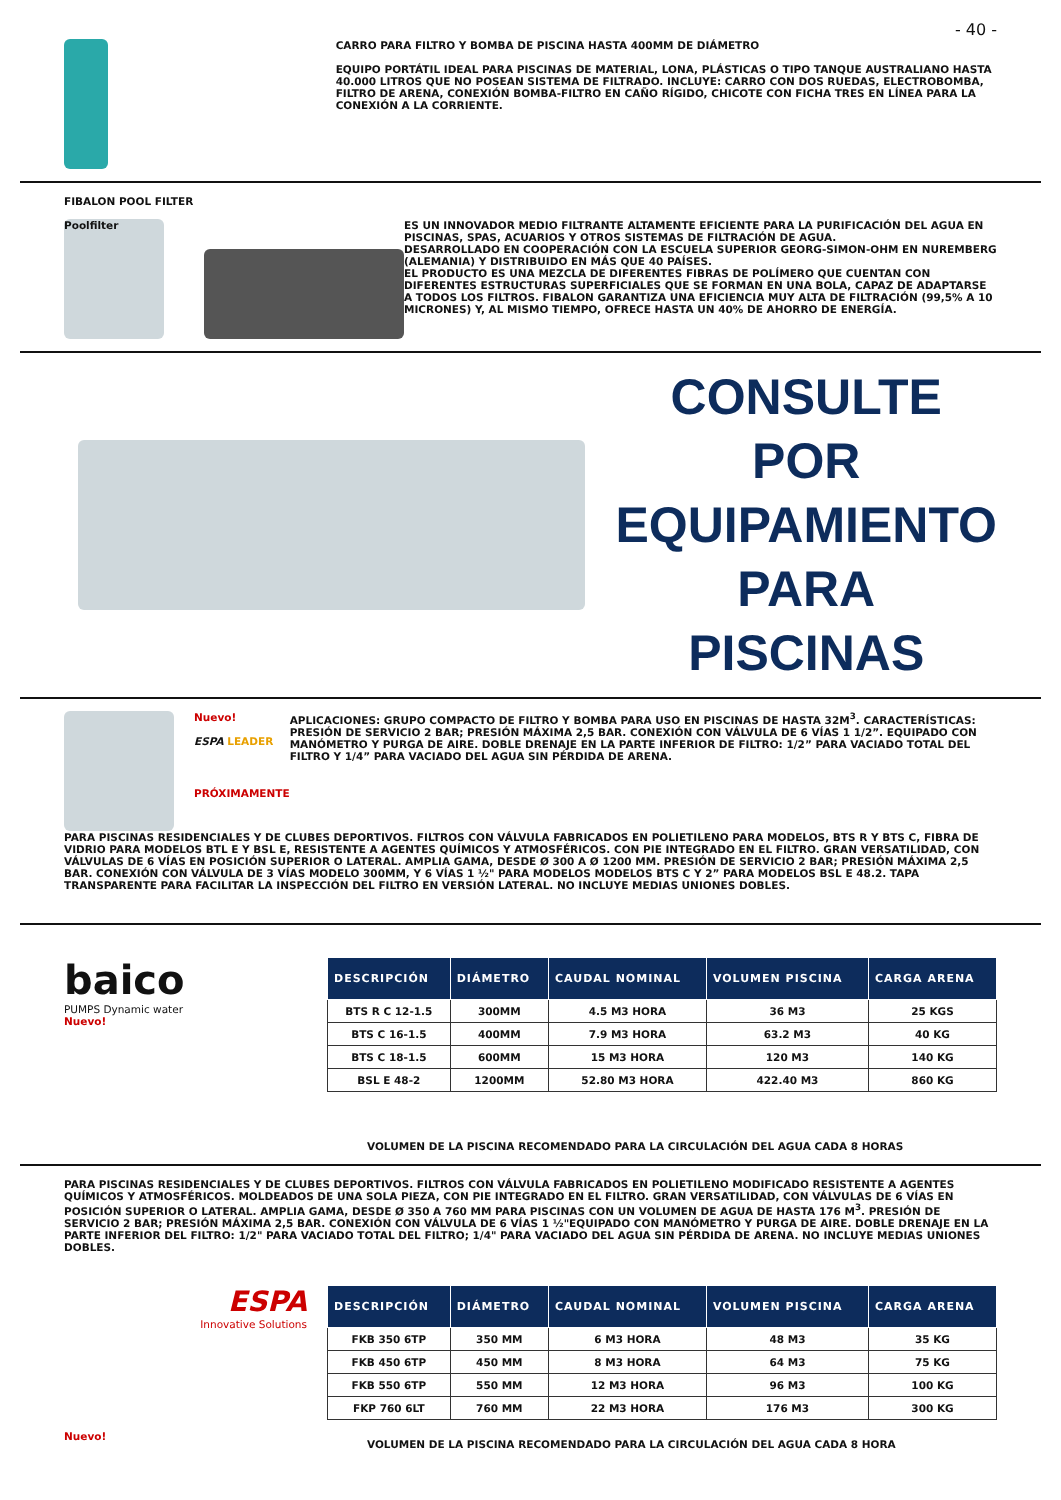- 40 -
CARRO PARA FILTRO Y BOMBA DE PISCINA HASTA 400MM DE DIÁMETRO
EQUIPO PORTÁTIL IDEAL PARA PISCINAS DE MATERIAL, LONA, PLÁSTICAS O TIPO TANQUE AUSTRALIANO HASTA 40.000 LITROS QUE NO POSEAN SISTEMA DE FILTRADO. INCLUYE: CARRO CON DOS RUEDAS, ELECTROBOMBA, FILTRO DE ARENA, CONEXIÓN BOMBA-FILTRO EN CAÑO RÍGIDO, CHICOTE CON FICHA TRES EN LÍNEA PARA LA CONEXIÓN A LA CORRIENTE.
FIBALON POOL FILTER
Poolfilter
ES UN INNOVADOR MEDIO FILTRANTE ALTAMENTE EFICIENTE PARA LA PURIFICACIÓN DEL AGUA EN PISCINAS, SPAS, ACUARIOS Y OTROS SISTEMAS DE FILTRACIÓN DE AGUA.
DESARROLLADO EN COOPERACIÓN CON LA ESCUELA SUPERIOR GEORG-SIMON-OHM EN NUREMBERG (ALEMANIA) Y DISTRIBUIDO EN MÁS QUE 40 PAÍSES.
EL PRODUCTO ES UNA MEZCLA DE DIFERENTES FIBRAS DE POLÍMERO QUE CUENTAN CON DIFERENTES ESTRUCTURAS SUPERFICIALES QUE SE FORMAN EN UNA BOLA, CAPAZ DE ADAPTARSE A TODOS LOS FILTROS. FIBALON GARANTIZA UNA EFICIENCIA MUY ALTA DE FILTRACIÓN (99,5% A 10 MICRONES) Y, AL MISMO TIEMPO, OFRECE HASTA UN 40% DE AHORRO DE ENERGÍA.
CONSULTE POR
EQUIPAMIENTO
PARA PISCINAS
Nuevo!
ESPA LEADER
PRÓXIMAMENTE
APLICACIONES: GRUPO COMPACTO DE FILTRO Y BOMBA PARA USO EN PISCINAS DE HASTA 32M<sup>3</sup>. CARACTERÍSTICAS: PRESIÓN DE SERVICIO 2 BAR; PRESIÓN MÁXIMA 2,5 BAR. CONEXIÓN CON VÁLVULA DE 6 VÍAS 1 1/2”. EQUIPADO CON MANÓMETRO Y PURGA DE AIRE. DOBLE DRENAJE EN LA PARTE INFERIOR DE FILTRO: 1/2” PARA VACIADO TOTAL DEL FILTRO Y 1/4” PARA VACIADO DEL AGUA SIN PÉRDIDA DE ARENA.
PARA PISCINAS RESIDENCIALES Y DE CLUBES DEPORTIVOS. FILTROS CON VÁLVULA FABRICADOS EN POLIETILENO PARA MODELOS, BTS R Y BTS C, FIBRA DE VIDRIO PARA MODELOS BTL E Y BSL E, RESISTENTE A AGENTES QUÍMICOS Y ATMOSFÉRICOS. CON PIE INTEGRADO EN EL FILTRO. GRAN VERSATILIDAD, CON VÁLVULAS DE 6 VÍAS EN POSICIÓN SUPERIOR O LATERAL. AMPLIA GAMA, DESDE Ø 300 A Ø 1200 MM. PRESIÓN DE SERVICIO 2 BAR; PRESIÓN MÁXIMA 2,5 BAR. CONEXIÓN CON VÁLVULA DE 3 VÍAS MODELO 300MM, Y 6 VÍAS 1 ½" PARA MODELOS MODELOS BTS C Y 2” PARA MODELOS BSL E 48.2. TAPA TRANSPARENTE PARA FACILITAR LA INSPECCIÓN DEL FILTRO EN VERSIÓN LATERAL. NO INCLUYE MEDIAS UNIONES DOBLES.
baico
PUMPS Dynamic water
Nuevo!
| DESCRIPCIÓN | DIÁMETRO | CAUDAL NOMINAL | VOLUMEN PISCINA | CARGA ARENA |
| --- | --- | --- | --- | --- |
| BTS R C 12-1.5 | 300MM | 4.5 M3 HORA | 36 M3 | 25 KGS |
| BTS C 16-1.5 | 400MM | 7.9 M3 HORA | 63.2 M3 | 40 KG |
| BTS C 18-1.5 | 600MM | 15 M3 HORA | 120 M3 | 140 KG |
| BSL E 48-2 | 1200MM | 52.80 M3 HORA | 422.40 M3 | 860 KG |
VOLUMEN DE LA PISCINA RECOMENDADO PARA LA CIRCULACIÓN DEL AGUA CADA 8 HORAS
PARA PISCINAS RESIDENCIALES Y DE CLUBES DEPORTIVOS. FILTROS CON VÁLVULA FABRICADOS EN POLIETILENO MODIFICADO RESISTENTE A AGENTES QUÍMICOS Y ATMOSFÉRICOS. MOLDEADOS DE UNA SOLA PIEZA, CON PIE INTEGRADO EN EL FILTRO. GRAN VERSATILIDAD, CON VÁLVULAS DE 6 VÍAS EN POSICIÓN SUPERIOR O LATERAL. AMPLIA GAMA, DESDE Ø 350 A 760 MM PARA PISCINAS CON UN VOLUMEN DE AGUA DE HASTA 176 M<sup>3</sup>. PRESIÓN DE SERVICIO 2 BAR; PRESIÓN MÁXIMA 2,5 BAR. CONEXIÓN CON VÁLVULA DE 6 VÍAS 1 ½"EQUIPADO CON MANÓMETRO Y PURGA DE AIRE. DOBLE DRENAJE EN LA PARTE INFERIOR DEL FILTRO: 1/2" PARA VACIADO TOTAL DEL FILTRO; 1/4" PARA VACIADO DEL AGUA SIN PÉRDIDA DE ARENA. NO INCLUYE MEDIAS UNIONES DOBLES.
ESPA
Innovative Solutions
Nuevo!
| DESCRIPCIÓN | DIÁMETRO | CAUDAL NOMINAL | VOLUMEN PISCINA | CARGA ARENA |
| --- | --- | --- | --- | --- |
| FKB 350 6TP | 350 MM | 6 M3 HORA | 48 M3 | 35 KG |
| FKB 450 6TP | 450 MM | 8 M3 HORA | 64 M3 | 75 KG |
| FKB 550 6TP | 550 MM | 12 M3 HORA | 96 M3 | 100 KG |
| FKP 760 6LT | 760 MM | 22 M3 HORA | 176 M3 | 300 KG |
VOLUMEN DE LA PISCINA RECOMENDADO PARA LA CIRCULACIÓN DEL AGUA CADA 8 HORA